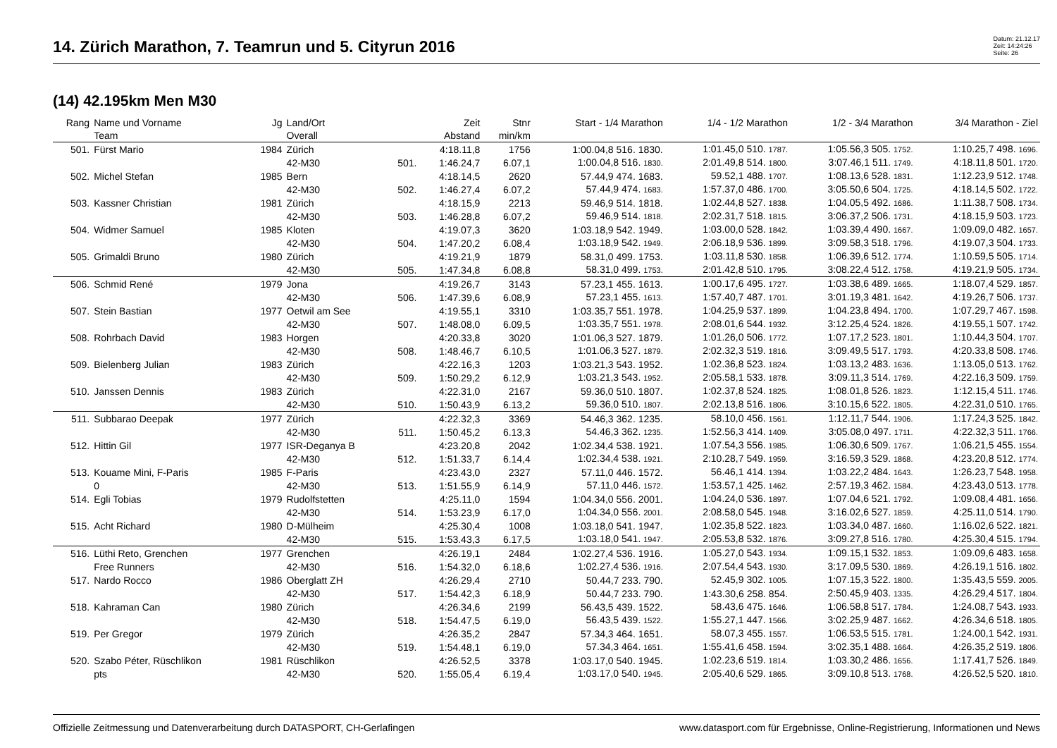14. Zürich Marathon, 7. Teamrun und 5. Cityrun 2016
Datum: 21.12.17
Zeit: 14:24:26
Seite: 26
(14) 42.195km Men M30
| Rang | Name und Vorname Team | Jg | Land/Ort Overall | | Zeit Abstand | Stnr min/km | Start - 1/4 Marathon | 1/4 - 1/2 Marathon | 1/2 - 3/4 Marathon | 3/4 Marathon - Ziel |
| --- | --- | --- | --- | --- | --- | --- | --- | --- | --- | --- |
| 501. | Fürst Mario | 1984 | Zürich | | 4:18.11,8 | 1756 | 1:00.04,8 516. 1830. | 1:01.45,0 510. 1787. | 1:05.56,3 505. 1752. | 1:10.25,7 498. 1696. |
| | | | 42-M30 | 501. | 1:46.24,7 | 6.07,1 | 1:00.04,8 516. 1830. | 2:01.49,8 514. 1800. | 3:07.46,1 511. 1749. | 4:18.11,8 501. 1720. |
| 502. | Michel Stefan | 1985 | Bern | | 4:18.14,5 | 2620 | 57.44,9 474. 1683. | 59.52,1 488. 1707. | 1:08.13,6 528. 1831. | 1:12.23,9 512. 1748. |
| | | | 42-M30 | 502. | 1:46.27,4 | 6.07,2 | 57.44,9 474. 1683. | 1:57.37,0 486. 1700. | 3:05.50,6 504. 1725. | 4:18.14,5 502. 1722. |
| 503. | Kassner Christian | 1981 | Zürich | | 4:18.15,9 | 2213 | 59.46,9 514. 1818. | 1:02.44,8 527. 1838. | 1:04.05,5 492. 1686. | 1:11.38,7 508. 1734. |
| | | | 42-M30 | 503. | 1:46.28,8 | 6.07,2 | 59.46,9 514. 1818. | 2:02.31,7 518. 1815. | 3:06.37,2 506. 1731. | 4:18.15,9 503. 1723. |
| 504. | Widmer Samuel | 1985 | Kloten | | 4:19.07,3 | 3620 | 1:03.18,9 542. 1949. | 1:03.00,0 528. 1842. | 1:03.39,4 490. 1667. | 1:09.09,0 482. 1657. |
| | | | 42-M30 | 504. | 1:47.20,2 | 6.08,4 | 1:03.18,9 542. 1949. | 2:06.18,9 536. 1899. | 3:09.58,3 518. 1796. | 4:19.07,3 504. 1733. |
| 505. | Grimaldi Bruno | 1980 | Zürich | | 4:19.21,9 | 1879 | 58.31,0 499. 1753. | 1:03.11,8 530. 1858. | 1:06.39,6 512. 1774. | 1:10.59,5 505. 1714. |
| | | | 42-M30 | 505. | 1:47.34,8 | 6.08,8 | 58.31,0 499. 1753. | 2:01.42,8 510. 1795. | 3:08.22,4 512. 1758. | 4:19.21,9 505. 1734. |
| 506. | Schmid René | 1979 | Jona | | 4:19.26,7 | 3143 | 57.23,1 455. 1613. | 1:00.17,6 495. 1727. | 1:03.38,6 489. 1665. | 1:18.07,4 529. 1857. |
| | | | 42-M30 | 506. | 1:47.39,6 | 6.08,9 | 57.23,1 455. 1613. | 1:57.40,7 487. 1701. | 3:01.19,3 481. 1642. | 4:19.26,7 506. 1737. |
| 507. | Stein Bastian | 1977 | Oetwil am See | | 4:19.55,1 | 3310 | 1:03.35,7 551. 1978. | 1:04.25,9 537. 1899. | 1:04.23,8 494. 1700. | 1:07.29,7 467. 1598. |
| | | | 42-M30 | 507. | 1:48.08,0 | 6.09,5 | 1:03.35,7 551. 1978. | 2:08.01,6 544. 1932. | 3:12.25,4 524. 1826. | 4:19.55,1 507. 1742. |
| 508. | Rohrbach David | 1983 | Horgen | | 4:20.33,8 | 3020 | 1:01.06,3 527. 1879. | 1:01.26,0 506. 1772. | 1:07.17,2 523. 1801. | 1:10.44,3 504. 1707. |
| | | | 42-M30 | 508. | 1:48.46,7 | 6.10,5 | 1:01.06,3 527. 1879. | 2:02.32,3 519. 1816. | 3:09.49,5 517. 1793. | 4:20.33,8 508. 1746. |
| 509. | Bielenberg Julian | 1983 | Zürich | | 4:22.16,3 | 1203 | 1:03.21,3 543. 1952. | 1:02.36,8 523. 1824. | 1:03.13,2 483. 1636. | 1:13.05,0 513. 1762. |
| | | | 42-M30 | 509. | 1:50.29,2 | 6.12,9 | 1:03.21,3 543. 1952. | 2:05.58,1 533. 1878. | 3:09.11,3 514. 1769. | 4:22.16,3 509. 1759. |
| 510. | Janssen Dennis | 1983 | Zürich | | 4:22.31,0 | 2167 | 59.36,0 510. 1807. | 1:02.37,8 524. 1825. | 1:08.01,8 526. 1823. | 1:12.15,4 511. 1746. |
| | | | 42-M30 | 510. | 1:50.43,9 | 6.13,2 | 59.36,0 510. 1807. | 2:02.13,8 516. 1806. | 3:10.15,6 522. 1805. | 4:22.31,0 510. 1765. |
| 511. | Subbarao Deepak | 1977 | Zürich | | 4:22.32,3 | 3369 | 54.46,3 362. 1235. | 58.10,0 456. 1561. | 1:12.11,7 544. 1906. | 1:17.24,3 525. 1842. |
| | | | 42-M30 | 511. | 1:50.45,2 | 6.13,3 | 54.46,3 362. 1235. | 1:52.56,3 414. 1409. | 3:05.08,0 497. 1711. | 4:22.32,3 511. 1766. |
| 512. | Hittin Gil | 1977 | ISR-Deganya B | | 4:23.20,8 | 2042 | 1:02.34,4 538. 1921. | 1:07.54,3 556. 1985. | 1:06.30,6 509. 1767. | 1:06.21,5 455. 1554. |
| | | | 42-M30 | 512. | 1:51.33,7 | 6.14,4 | 1:02.34,4 538. 1921. | 2:10.28,7 549. 1959. | 3:16.59,3 529. 1868. | 4:23.20,8 512. 1774. |
| 513. | Kouame Mini, F-Paris | 1985 | F-Paris | | 4:23.43,0 | 2327 | 57.11,0 446. 1572. | 56.46,1 414. 1394. | 1:03.22,2 484. 1643. | 1:26.23,7 548. 1958. |
| | 0 | | 42-M30 | 513. | 1:51.55,9 | 6.14,9 | 57.11,0 446. 1572. | 1:53.57,1 425. 1462. | 2:57.19,3 462. 1584. | 4:23.43,0 513. 1778. |
| 514. | Egli Tobias | 1979 | Rudolfstetten | | 4:25.11,0 | 1594 | 1:04.34,0 556. 2001. | 1:04.24,0 536. 1897. | 1:07.04,6 521. 1792. | 1:09.08,4 481. 1656. |
| | | | 42-M30 | 514. | 1:53.23,9 | 6.17,0 | 1:04.34,0 556. 2001. | 2:08.58,0 545. 1948. | 3:16.02,6 527. 1859. | 4:25.11,0 514. 1790. |
| 515. | Acht Richard | 1980 | D-Mülheim | | 4:25.30,4 | 1008 | 1:03.18,0 541. 1947. | 1:02.35,8 522. 1823. | 1:03.34,0 487. 1660. | 1:16.02,6 522. 1821. |
| | | | 42-M30 | 515. | 1:53.43,3 | 6.17,5 | 1:03.18,0 541. 1947. | 2:05.53,8 532. 1876. | 3:09.27,8 516. 1780. | 4:25.30,4 515. 1794. |
| 516. | Lüthi Reto, Grenchen | 1977 | Grenchen | | 4:26.19,1 | 2484 | 1:02.27,4 536. 1916. | 1:05.27,0 543. 1934. | 1:09.15,1 532. 1853. | 1:09.09,6 483. 1658. |
| | Free Runners | | 42-M30 | 516. | 1:54.32,0 | 6.18,6 | 1:02.27,4 536. 1916. | 2:07.54,4 543. 1930. | 3:17.09,5 530. 1869. | 4:26.19,1 516. 1802. |
| 517. | Nardo Rocco | 1986 | Oberglatt ZH | | 4:26.29,4 | 2710 | 50.44,7 233. 790. | 52.45,9 302. 1005. | 1:07.15,3 522. 1800. | 1:35.43,5 559. 2005. |
| | | | 42-M30 | 517. | 1:54.42,3 | 6.18,9 | 50.44,7 233. 790. | 1:43.30,6 258. 854. | 2:50.45,9 403. 1335. | 4:26.29,4 517. 1804. |
| 518. | Kahraman Can | 1980 | Zürich | | 4:26.34,6 | 2199 | 56.43,5 439. 1522. | 58.43,6 475. 1646. | 1:06.58,8 517. 1784. | 1:24.08,7 543. 1933. |
| | | | 42-M30 | 518. | 1:54.47,5 | 6.19,0 | 56.43,5 439. 1522. | 1:55.27,1 447. 1566. | 3:02.25,9 487. 1662. | 4:26.34,6 518. 1805. |
| 519. | Per Gregor | 1979 | Zürich | | 4:26.35,2 | 2847 | 57.34,3 464. 1651. | 58.07,3 455. 1557. | 1:06.53,5 515. 1781. | 1:24.00,1 542. 1931. |
| | | | 42-M30 | 519. | 1:54.48,1 | 6.19,0 | 57.34,3 464. 1651. | 1:55.41,6 458. 1594. | 3:02.35,1 488. 1664. | 4:26.35,2 519. 1806. |
| 520. | Szabo Péter, Rüschlikon | 1981 | Rüschlikon | | 4:26.52,5 | 3378 | 1:03.17,0 540. 1945. | 1:02.23,6 519. 1814. | 1:03.30,2 486. 1656. | 1:17.41,7 526. 1849. |
| | pts | | 42-M30 | 520. | 1:55.05,4 | 6.19,4 | 1:03.17,0 540. 1945. | 2:05.40,6 529. 1865. | 3:09.10,8 513. 1768. | 4:26.52,5 520. 1810. |
Offizielle Zeitmessung und Datenverarbeitung durch DATASPORT, CH-Gerlafingen www.datasport.com für Ergebnisse, Online-Registrierung, Informationen und News